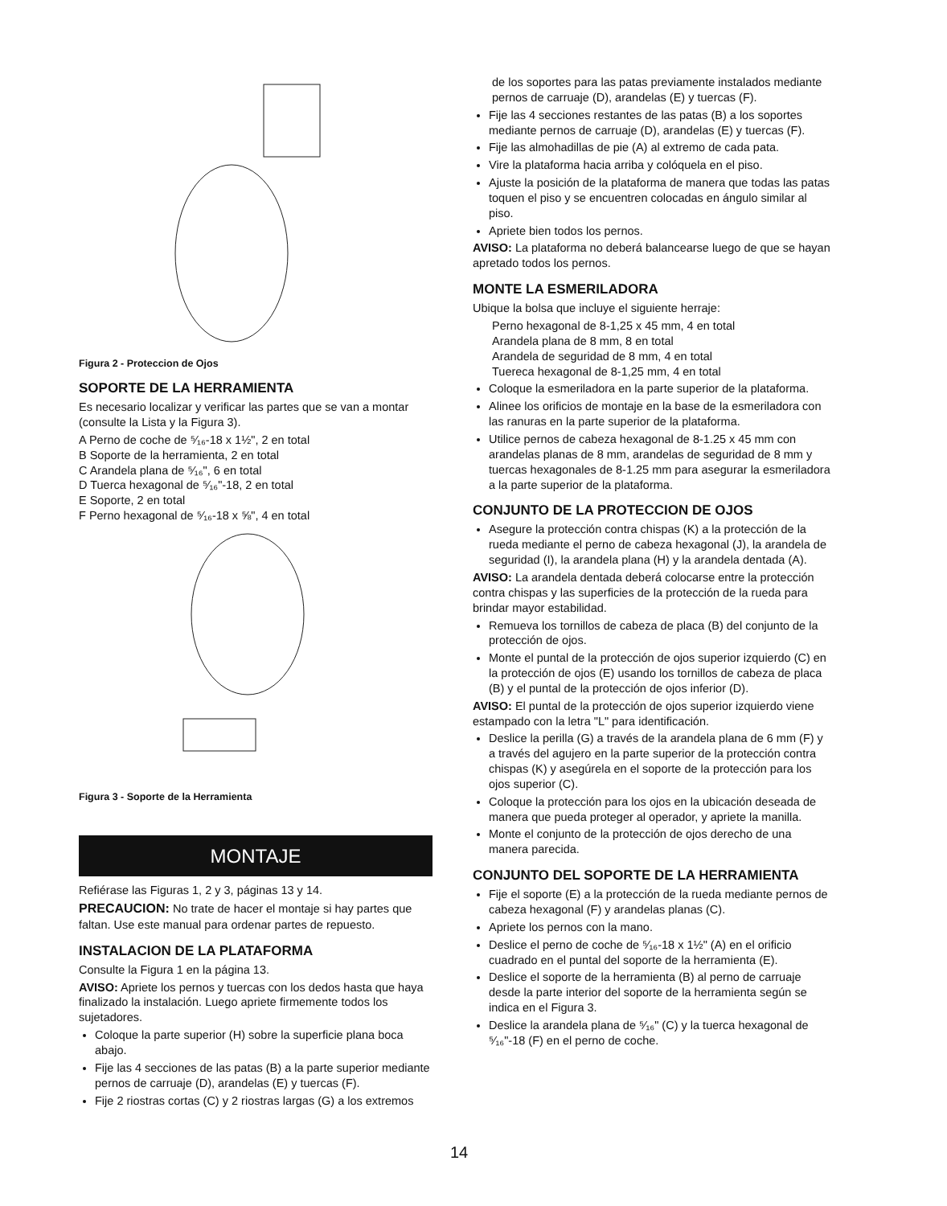Figura 2 - Proteccion de Ojos
SOPORTE DE LA HERRAMIENTA
Es necesario localizar y verificar las partes que se van a montar (consulte la Lista y la Figura 3).
A Perno de coche de ⁵⁄₁₆-18 x 1½", 2 en total
B Soporte de la herramienta, 2 en total
C Arandela plana de ⁵⁄₁₆", 6 en total
D Tuerca hexagonal de ⁵⁄₁₆"-18, 2 en total
E Soporte, 2 en total
F Perno hexagonal de ⁵⁄₁₆-18 x ⅝", 4 en total
Figura 3 - Soporte de la Herramienta
MONTAJE
Refiérase las Figuras 1, 2 y 3, páginas 13 y 14.
PRECAUCION: No trate de hacer el montaje si hay partes que faltan. Use este manual para ordenar partes de repuesto.
INSTALACION DE LA PLATAFORMA
Consulte la Figura 1 en la página 13.
AVISO: Apriete los pernos y tuercas con los dedos hasta que haya finalizado la instalación. Luego apriete firmemente todos los sujetadores.
Coloque la parte superior (H) sobre la superficie plana boca abajo.
Fije las 4 secciones de las patas (B) a la parte superior mediante pernos de carruaje (D), arandelas (E) y tuercas (F).
Fije 2 riostras cortas (C) y 2 riostras largas (G) a los extremos
de los soportes para las patas previamente instalados mediante pernos de carruaje (D), arandelas (E) y tuercas (F).
Fije las 4 secciones restantes de las patas (B) a los soportes mediante pernos de carruaje (D), arandelas (E) y tuercas (F).
Fije las almohadillas de pie (A) al extremo de cada pata.
Vire la plataforma hacia arriba y colóquela en el piso.
Ajuste la posición de la plataforma de manera que todas las patas toquen el piso y se encuentren colocadas en ángulo similar al piso.
Apriete bien todos los pernos.
AVISO: La plataforma no deberá balancearse luego de que se hayan apretado todos los pernos.
MONTE LA ESMERILADORA
Ubique la bolsa que incluye el siguiente herraje:
Perno hexagonal de 8-1,25 x 45 mm, 4 en total
Arandela plana de 8 mm, 8 en total
Arandela de seguridad de 8 mm, 4 en total
Tuereca hexagonal de 8-1,25 mm, 4 en total
Coloque la esmeriladora en la parte superior de la plataforma.
Alinee los orificios de montaje en la base de la esmeriladora con las ranuras en la parte superior de la plataforma.
Utilice pernos de cabeza hexagonal de 8-1.25 x 45 mm con arandelas planas de 8 mm, arandelas de seguridad de 8 mm y tuercas hexagonales de 8-1.25 mm para asegurar la esmeriladora a la parte superior de la plataforma.
CONJUNTO DE LA PROTECCION DE OJOS
Asegure la protección contra chispas (K) a la protección de la rueda mediante el perno de cabeza hexagonal (J), la arandela de seguridad (I), la arandela plana (H) y la arandela dentada (A).
AVISO: La arandela dentada deberá colocarse entre la protección contra chispas y las superficies de la protección de la rueda para brindar mayor estabilidad.
Remueva los tornillos de cabeza de placa (B) del conjunto de la protección de ojos.
Monte el puntal de la protección de ojos superior izquierdo (C) en la protección de ojos (E) usando los tornillos de cabeza de placa (B) y el puntal de la protección de ojos inferior (D).
AVISO: El puntal de la protección de ojos superior izquierdo viene estampado con la letra "L" para identificación.
Deslice la perilla (G) a través de la arandela plana de 6 mm (F) y a través del agujero en la parte superior de la protección contra chispas (K) y asegúrela en el soporte de la protección para los ojos superior (C).
Coloque la protección para los ojos en la ubicación deseada de manera que pueda proteger al operador, y apriete la manilla.
Monte el conjunto de la protección de ojos derecho de una manera parecida.
CONJUNTO DEL SOPORTE DE LA HERRAMIENTA
Fije el soporte (E) a la protección de la rueda mediante pernos de cabeza hexagonal (F) y arandelas planas (C).
Apriete los pernos con la mano.
Deslice el perno de coche de ⁵⁄₁₆-18 x 1½" (A) en el orificio cuadrado en el puntal del soporte de la herramienta (E).
Deslice el soporte de la herramienta (B) al perno de carruaje desde la parte interior del soporte de la herramienta según se indica en el Figura 3.
Deslice la arandela plana de ⁵⁄₁₆" (C) y la tuerca hexagonal de ⁵⁄₁₆"-18 (F) en el perno de coche.
14